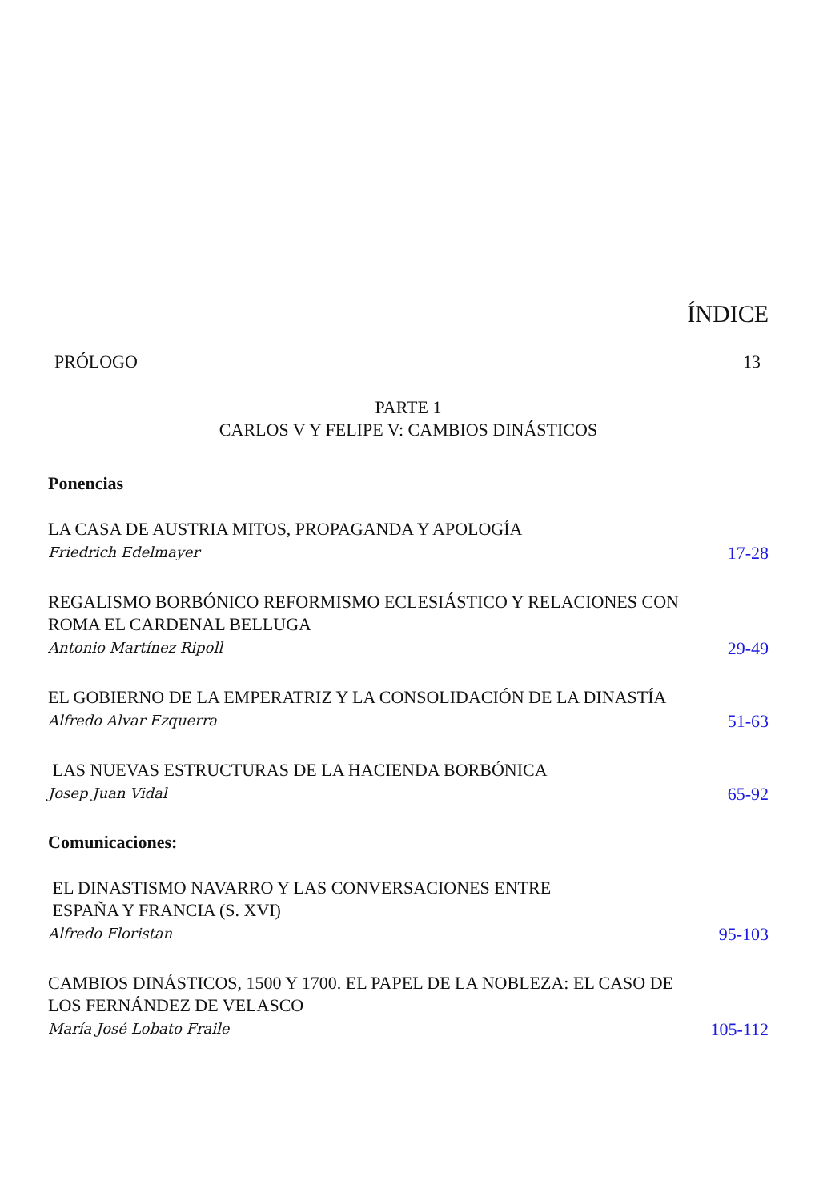ÍNDICE
PRÓLOGO 13
PARTE 1
CARLOS V Y FELIPE V: CAMBIOS DINÁSTICOS
Ponencias
LA CASA DE AUSTRIA MITOS, PROPAGANDA Y APOLOGÍA
Friedrich Edelmayer
17-28
REGALISMO BORBÓNICO REFORMISMO ECLESIÁSTICO Y RELACIONES CON ROMA EL CARDENAL BELLUGA
Antonio Martínez Ripoll
29-49
EL GOBIERNO DE LA EMPERATRIZ Y LA CONSOLIDACIÓN DE LA DINASTÍA
Alfredo Alvar Ezquerra
51-63
LAS NUEVAS ESTRUCTURAS DE LA HACIENDA BORBÓNICA
Josep Juan Vidal
65-92
Comunicaciones:
EL DINASTISMO NAVARRO Y LAS CONVERSACIONES ENTRE
ESPAÑA Y FRANCIA (S. XVI)
Alfredo Floristan
95-103
CAMBIOS DINÁSTICOS, 1500 Y 1700. EL PAPEL DE LA NOBLEZA: EL CASO DE LOS FERNÁNDEZ DE VELASCO
María José Lobato Fraile
105-112